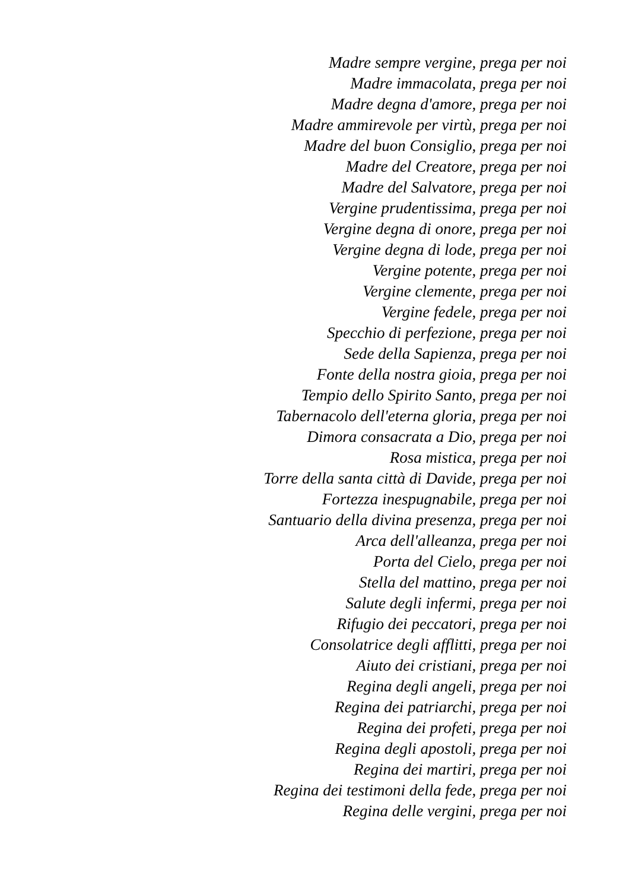Madre sempre vergine, prega per noi
Madre immacolata, prega per noi
Madre degna d'amore, prega per noi
Madre ammirevole per virtù, prega per noi
Madre del buon Consiglio, prega per noi
Madre del Creatore, prega per noi
Madre del Salvatore, prega per noi
Vergine prudentissima, prega per noi
Vergine degna di onore, prega per noi
Vergine degna di lode, prega per noi
Vergine potente, prega per noi
Vergine clemente, prega per noi
Vergine fedele, prega per noi
Specchio di perfezione, prega per noi
Sede della Sapienza, prega per noi
Fonte della nostra gioia, prega per noi
Tempio dello Spirito Santo, prega per noi
Tabernacolo dell'eterna gloria, prega per noi
Dimora consacrata a Dio, prega per noi
Rosa mistica, prega per noi
Torre della santa città di Davide, prega per noi
Fortezza inespugnabile, prega per noi
Santuario della divina presenza, prega per noi
Arca dell'alleanza, prega per noi
Porta del Cielo, prega per noi
Stella del mattino, prega per noi
Salute degli infermi, prega per noi
Rifugio dei peccatori, prega per noi
Consolatrice degli afflitti, prega per noi
Aiuto dei cristiani, prega per noi
Regina degli angeli, prega per noi
Regina dei patriarchi, prega per noi
Regina dei profeti, prega per noi
Regina degli apostoli, prega per noi
Regina dei martiri, prega per noi
Regina dei testimoni della fede, prega per noi
Regina delle vergini, prega per noi